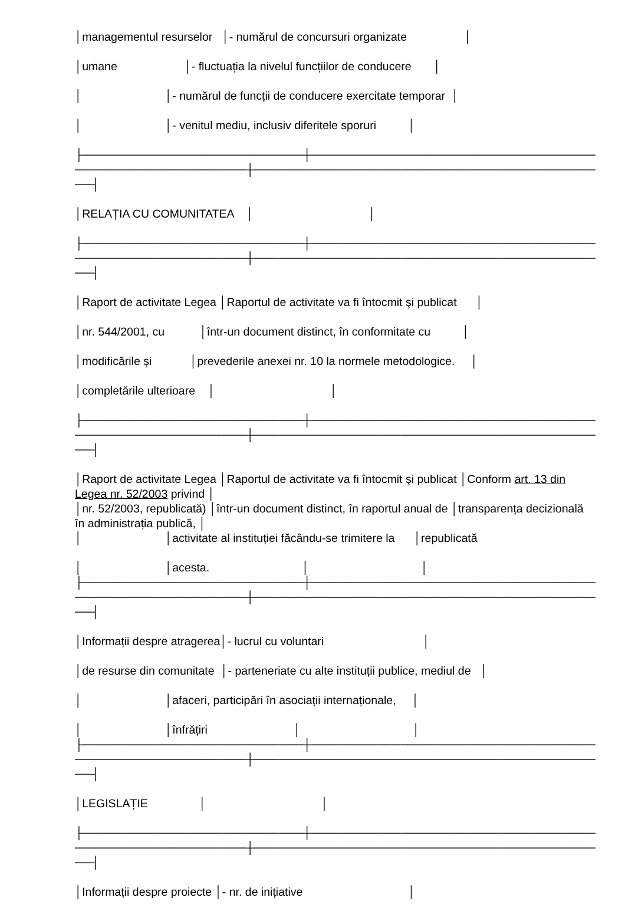│managementul resurselor │- numărul de concursuri organizate │
│umane │- fluctuația la nivelul funcțiilor de conducere │
│ │- numărul de funcții de conducere exercitate temporar │
│ │- venitul mediu, inclusiv diferitele sporuri │
├───────────────────────────┼──────────────────────────────────────────
─────────────────────┼──────────────────────────────────────────────
──┤
│RELAȚIA CU COMUNITATEA │ │
├───────────────────────────┼──────────────────────────────────────────
─────────────────────┼──────────────────────────────────────────────
──┤
│Raport de activitate Legea │Raportul de activitate va fi întocmit şi publicat │
│nr. 544/2001, cu │într-un document distinct, în conformitate cu │
│modificările şi │prevederile anexei nr. 10 la normele metodologice. │
│completările ulterioare │ │
├───────────────────────────┼──────────────────────────────────────────
─────────────────────┼──────────────────────────────────────────────
──┤
│Raport de activitate Legea │Raportul de activitate va fi întocmit şi publicat │Conform art. 13 din Legea nr. 52/2003 privind │
│nr. 52/2003, republicată) │într-un document distinct, în raportul anual de │transparența decizională în administrația publică, │
│ │activitate al instituției făcându-se trimitere la │republicată
│ │acesta. │ │
├───────────────────────────┼──────────────────────────────────────────
─────────────────────┼──────────────────────────────────────────────
──┤
│Informații despre atragerea│- lucrul cu voluntari │
│de resurse din comunitate │- parteneriate cu alte instituții publice, mediul de │
│ │afaceri, participări în asociații internaționale, │
│ │înfrățiri │ │
├───────────────────────────┼──────────────────────────────────────────
─────────────────────┼──────────────────────────────────────────────
──┤
│LEGISLAȚIE │ │
├───────────────────────────┼──────────────────────────────────────────
─────────────────────┼──────────────────────────────────────────────
──┤
│Informații despre proiecte │- nr. de inițiative │